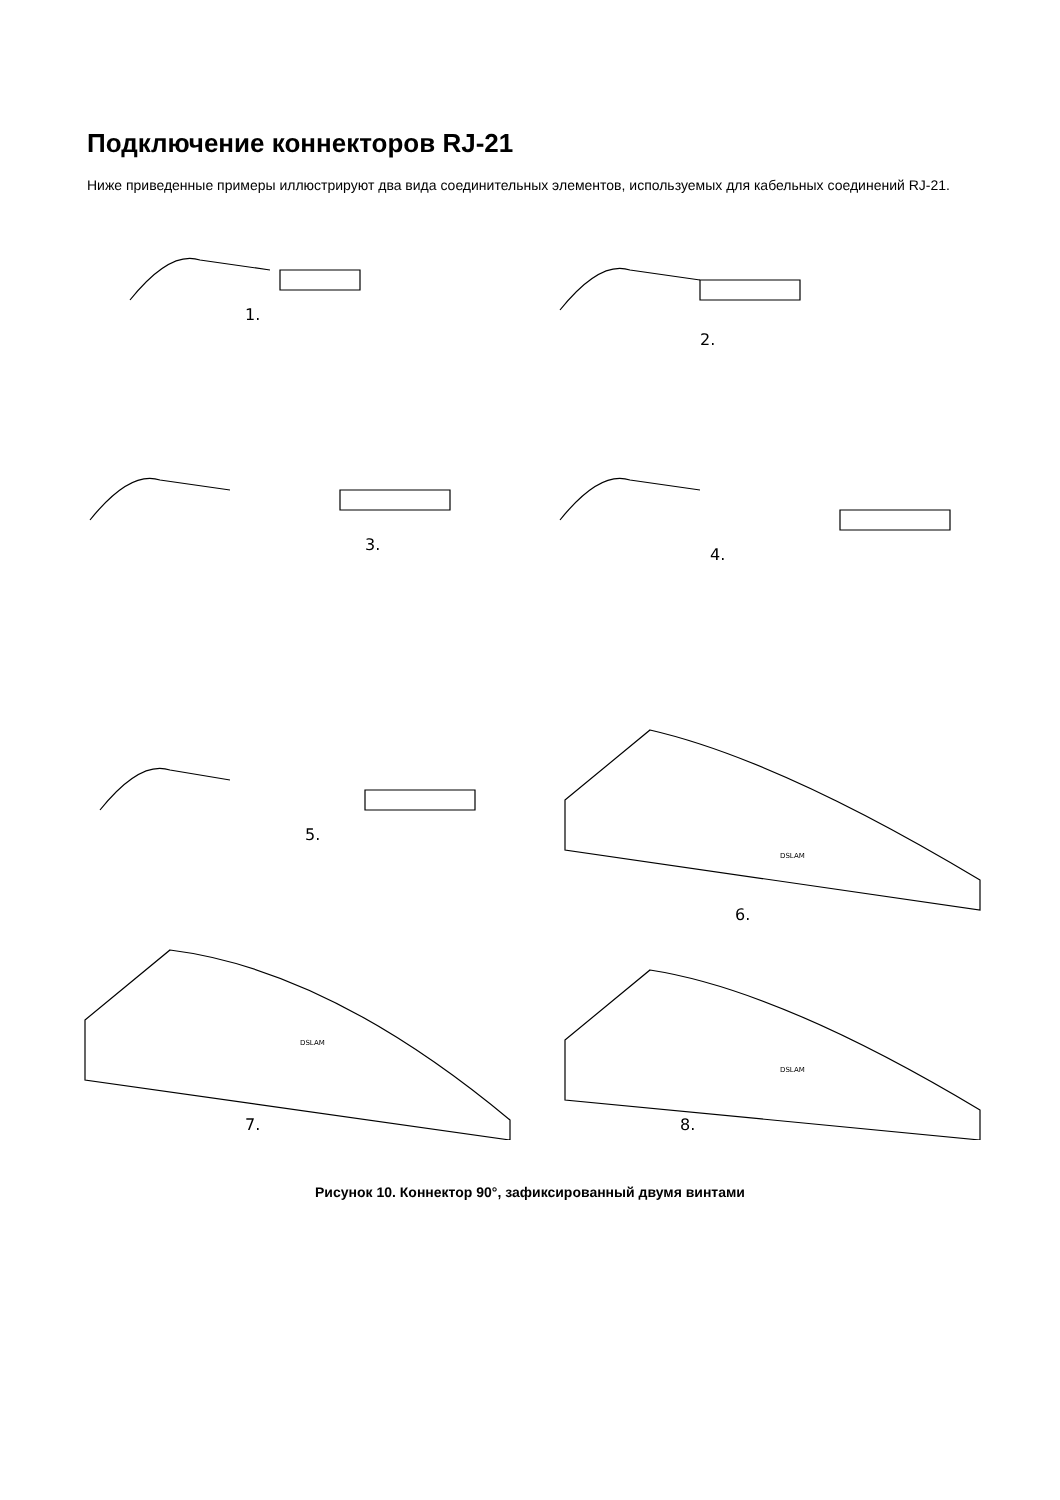Подключение коннекторов RJ-21
Ниже приведенные примеры иллюстрируют два вида соединительных элементов, используемых для кабельных соединений RJ-21.
1.
2.
3.
4.
5.
6.
DSLAM
7.
DSLAM
8.
DSLAM
Рисунок 10. Коннектор 90°, зафиксированный двумя винтами